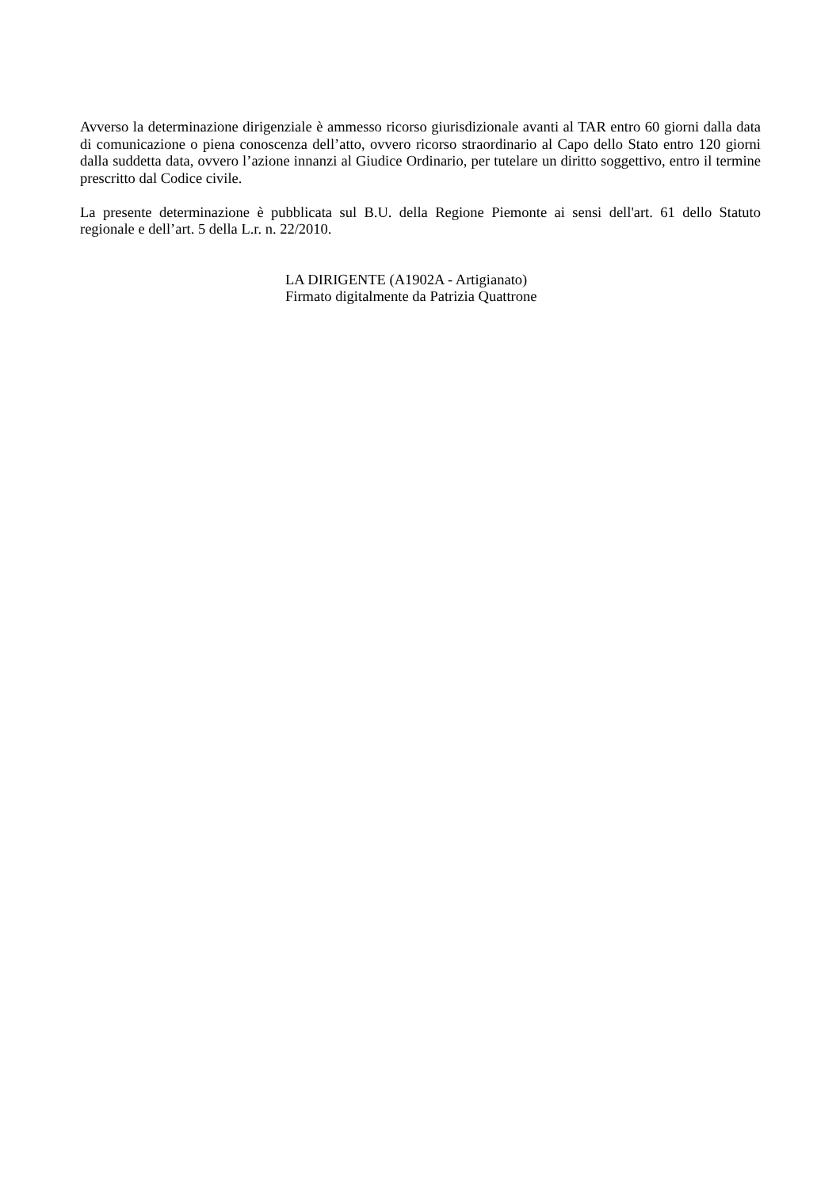Avverso la determinazione dirigenziale è ammesso ricorso giurisdizionale avanti al TAR entro 60 giorni dalla data di comunicazione o piena conoscenza dell’atto, ovvero ricorso straordinario al Capo dello Stato entro 120 giorni dalla suddetta data, ovvero l’azione innanzi al Giudice Ordinario, per tutelare un diritto soggettivo, entro il termine prescritto dal Codice civile.
La presente determinazione è pubblicata sul B.U. della Regione Piemonte ai sensi dell'art. 61 dello Statuto regionale e dell’art. 5 della L.r. n. 22/2010.
LA DIRIGENTE (A1902A - Artigianato)
Firmato digitalmente da Patrizia Quattrone